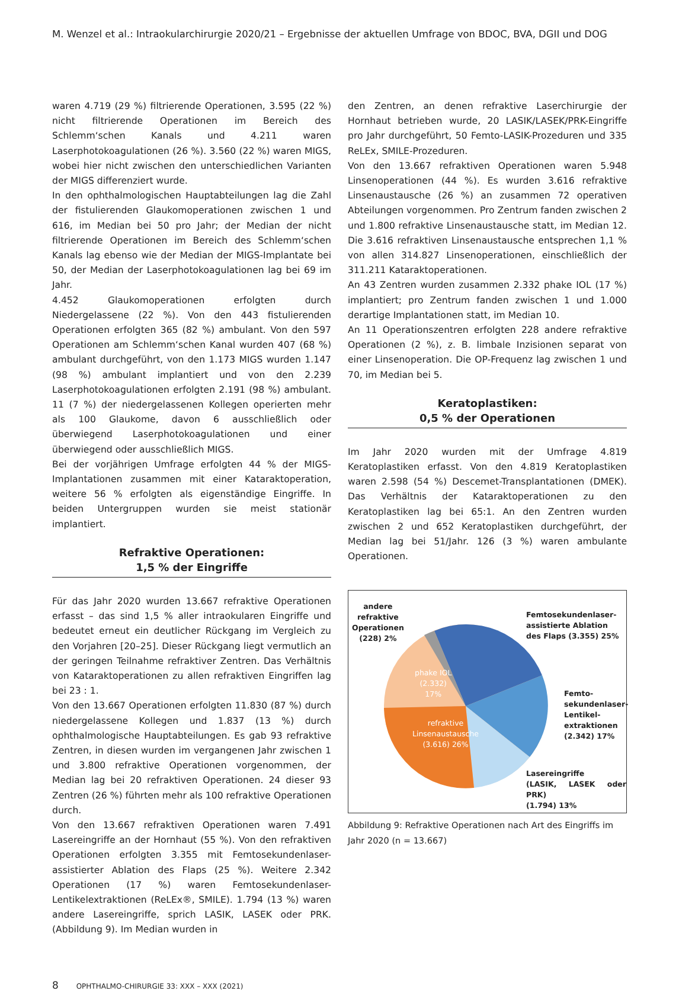M. Wenzel et al.: Intraokularchirurgie 2020/21 – Ergebnisse der aktuellen Umfrage von BDOC, BVA, DGII und DOG
waren 4.719 (29 %) filtrierende Operationen, 3.595 (22 %) nicht filtrierende Operationen im Bereich des Schlemm‘schen Kanals und 4.211 waren Laserphotokoagulationen (26 %). 3.560 (22 %) waren MIGS, wobei hier nicht zwischen den unterschiedlichen Varianten der MIGS differenziert wurde.
In den ophthalmologischen Hauptabteilungen lag die Zahl der fistulierenden Glaukomoperationen zwischen 1 und 616, im Median bei 50 pro Jahr; der Median der nicht filtrierende Operationen im Bereich des Schlemm‘schen Kanals lag ebenso wie der Median der MIGS-Implantate bei 50, der Median der Laserphotokoagulationen lag bei 69 im Jahr.
4.452 Glaukomoperationen erfolgten durch Niedergelassene (22 %). Von den 443 fistulierenden Operationen erfolgten 365 (82 %) ambulant. Von den 597 Operationen am Schlemm‘schen Kanal wurden 407 (68 %) ambulant durchgeführt, von den 1.173 MIGS wurden 1.147 (98 %) ambulant implantiert und von den 2.239 Laserphotokoagulationen erfolgten 2.191 (98 %) ambulant. 11 (7 %) der niedergelassenen Kollegen operierten mehr als 100 Glaukome, davon 6 ausschließlich oder überwiegend Laserphotokoagulationen und einer überwiegend oder ausschließlich MIGS.
Bei der vorjährigen Umfrage erfolgten 44 % der MIGS-Implantationen zusammen mit einer Kataraktoperation, weitere 56 % erfolgten als eigenständige Eingriffe. In beiden Untergruppen wurden sie meist stationär implantiert.
Refraktive Operationen:
1,5 % der Eingriffe
Für das Jahr 2020 wurden 13.667 refraktive Operationen erfasst – das sind 1,5 % aller intraokularen Eingriffe und bedeutet erneut ein deutlicher Rückgang im Vergleich zu den Vorjahren [20–25]. Dieser Rückgang liegt vermutlich an der geringen Teilnahme refraktiver Zentren. Das Verhältnis von Kataraktoperationen zu allen refraktiven Eingriffen lag bei 23 : 1.
Von den 13.667 Operationen erfolgten 11.830 (87 %) durch niedergelassene Kollegen und 1.837 (13 %) durch ophthalmologische Hauptabteilungen. Es gab 93 refraktive Zentren, in diesen wurden im vergangenen Jahr zwischen 1 und 3.800 refraktive Operationen vorgenommen, der Median lag bei 20 refraktiven Operationen. 24 dieser 93 Zentren (26 %) führten mehr als 100 refraktive Operationen durch.
Von den 13.667 refraktiven Operationen waren 7.491 Lasereingriffe an der Hornhaut (55 %). Von den refraktiven Operationen erfolgten 3.355 mit Femtosekundenlaser-assistierter Ablation des Flaps (25 %). Weitere 2.342 Operationen (17 %) waren Femtosekundenlaser-Lentikelextraktionen (ReLEx®, SMILE). 1.794 (13 %) waren andere Lasereingriffe, sprich LASIK, LASEK oder PRK. (Abbildung 9). Im Median wurden in
den Zentren, an denen refraktive Laserchirurgie der Hornhaut betrieben wurde, 20 LASIK/LASEK/PRK-Eingriffe pro Jahr durchgeführt, 50 Femto-LASIK-Prozeduren und 335 ReLEx, SMILE-Prozeduren.
Von den 13.667 refraktiven Operationen waren 5.948 Linsenoperationen (44 %). Es wurden 3.616 refraktive Linsenaustausche (26 %) an zusammen 72 operativen Abteilungen vorgenommen. Pro Zentrum fanden zwischen 2 und 1.800 refraktive Linsenaustausche statt, im Median 12. Die 3.616 refraktiven Linsenaustausche entsprechen 1,1 % von allen 314.827 Linsenoperationen, einschließlich der 311.211 Kataraktoperationen.
An 43 Zentren wurden zusammen 2.332 phake IOL (17 %) implantiert; pro Zentrum fanden zwischen 1 und 1.000 derartige Implantationen statt, im Median 10.
An 11 Operationszentren erfolgten 228 andere refraktive Operationen (2 %), z. B. limbale Inzisionen separat von einer Linsenoperation. Die OP-Frequenz lag zwischen 1 und 70, im Median bei 5.
Keratoplastiken:
0,5 % der Operationen
Im Jahr 2020 wurden mit der Umfrage 4.819 Keratoplastiken erfasst. Von den 4.819 Keratoplastiken waren 2.598 (54 %) Descemet-Transplantationen (DMEK). Das Verhältnis der Kataraktoperationen zu den Keratoplastiken lag bei 65:1. An den Zentren wurden zwischen 2 und 652 Keratoplastiken durchgeführt, der Median lag bei 51/Jahr. 126 (3 %) waren ambulante Operationen.
andere
refraktive
Operationen
(228) 2%
Femtosekundenlaser-
assistierte Ablation
des Flaps (3.355) 25%
Femto-
sekundenlaser-
Lentikel-
extraktionen
(2.342) 17%
Lasereingriffe
(LASIK, LASEK oder PRK)
(1.794) 13%
phake IOL
(2.332)
17%
refraktive
Linsenaustausche
(3.616) 26%
Abbildung 9: Refraktive Operationen nach Art des Eingriffs im Jahr 2020 (n = 13.667)
8 OPHTHALMO-CHIRURGIE 33: XXX – XXX (2021)